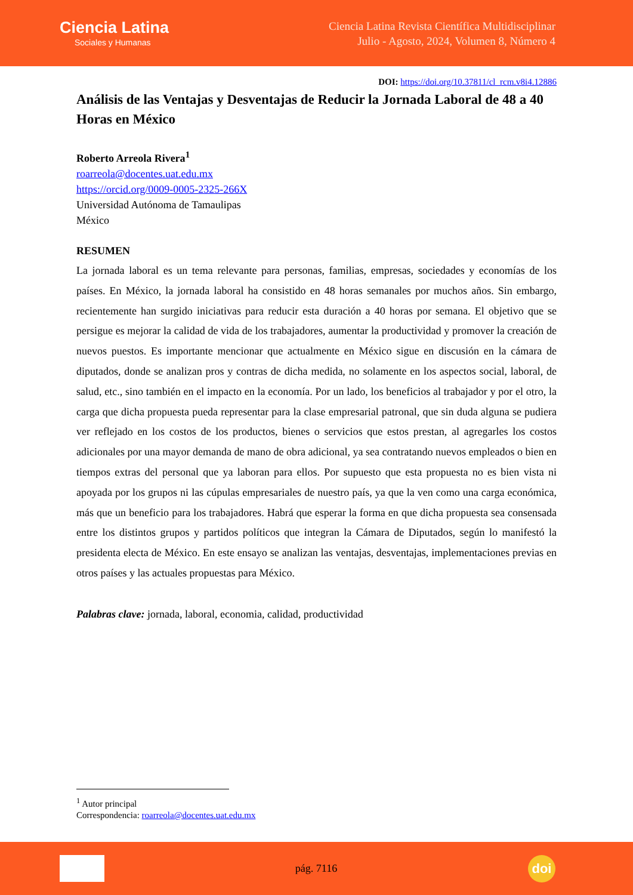Ciencia Latina
Sociales y Humanas
Ciencia Latina Revista Científica Multidisciplinar
Julio - Agosto, 2024, Volumen 8, Número 4
DOI: https://doi.org/10.37811/cl_rcm.v8i4.12886
Análisis de las Ventajas y Desventajas de Reducir la Jornada Laboral de 48 a 40 Horas en México
Roberto Arreola Rivera<sup>1</sup>
roarreola@docentes.uat.edu.mx
https://orcid.org/0009-0005-2325-266X
Universidad Autónoma de Tamaulipas
México
RESUMEN
La jornada laboral es un tema relevante para personas, familias, empresas, sociedades y economías de los países. En México, la jornada laboral ha consistido en 48 horas semanales por muchos años. Sin embargo, recientemente han surgido iniciativas para reducir esta duración a 40 horas por semana. El objetivo que se persigue es mejorar la calidad de vida de los trabajadores, aumentar la productividad y promover la creación de nuevos puestos. Es importante mencionar que actualmente en México sigue en discusión en la cámara de diputados, donde se analizan pros y contras de dicha medida, no solamente en los aspectos social, laboral, de salud, etc., sino también en el impacto en la economía. Por un lado, los beneficios al trabajador y por el otro, la carga que dicha propuesta pueda representar para la clase empresarial patronal, que sin duda alguna se pudiera ver reflejado en los costos de los productos, bienes o servicios que estos prestan, al agregarles los costos adicionales por una mayor demanda de mano de obra adicional, ya sea contratando nuevos empleados o bien en tiempos extras del personal que ya laboran para ellos. Por supuesto que esta propuesta no es bien vista ni apoyada por los grupos ni las cúpulas empresariales de nuestro país, ya que la ven como una carga económica, más que un beneficio para los trabajadores. Habrá que esperar la forma en que dicha propuesta sea consensada entre los distintos grupos y partidos políticos que integran la Cámara de Diputados, según lo manifestó la presidenta electa de México. En este ensayo se analizan las ventajas, desventajas, implementaciones previas en otros países y las actuales propuestas para México.
Palabras clave: jornada, laboral, economia, calidad, productividad
<sup>1</sup> Autor principal
Correspondencia: roarreola@docentes.uat.edu.mx
pág. 7116
doi